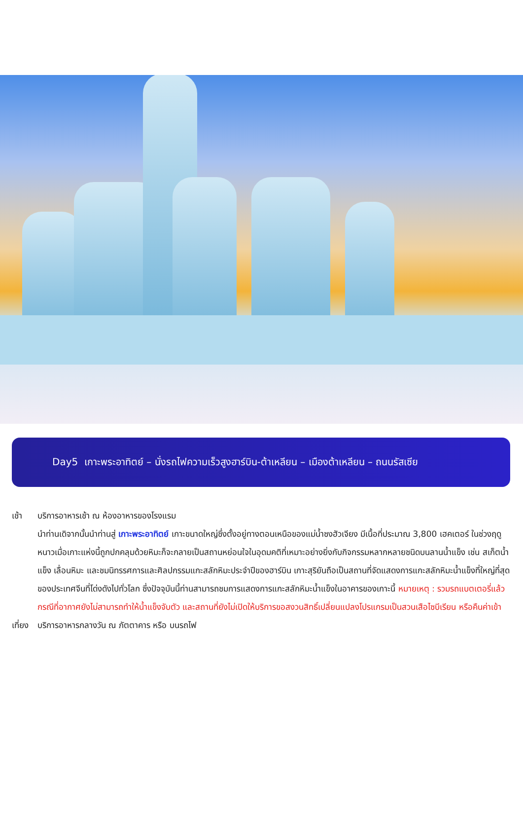Day5 เกาะพระอาทิตย์ – นั่งรถไฟความเร็วสูงฮาร์บิน-ต้าเหลียน – เมืองต้าเหลียน – ถนนรัสเซีย
เช้า บริการอาหารเช้า ณ ห้องอาหารของโรงแรม
นำท่านเดิจากนั้นนำท่านสู่ เกาะพระอาทิตย์ เกาะขนาดใหญ่ซึ่งตั้งอยู่ทางตอนเหนือของแม่น้ำซงฮัวเจียง มีเนื้อที่ประมาณ 3,800 เฮคเตอร์ ในช่วงฤดูหนาวเมื่อเกาะแห่งนี้ถูกปกคลุมด้วยหิมะก็จะกลายเป็นสถานหย่อนใจในอุดมคติที่เหมาะอย่างยิ่งกับกิจกรรมหลากหลายชนิดบนลานน้ำแข็ง เช่น สเก็ตน้ำแข็ง เลื่อนหิมะ และชมนิทรรศการและศิลปกรรมแกะสลักหิมะประจำปีของฮาร์บิน เกาะสุริยันถือเป็นสถานที่จัดแสดงการแกะสลักหิมะน้ำแข็งที่ใหญ่ที่สุดของประเทศจีนที่โด่งดังไปทั่วโลก ซึ่งปัจจุบันนี้ท่านสามารถชมการแสดงการแกะสลักหิมะน้ำแข็งในอาคารของเกาะนี้ หมายเหตุ : รวมรถแบตเตอรี่แล้ว กรณีที่อากาศยังไม่สามารถทำให้น้ำแข็งจับตัว และสถานที่ยังไม่เปิดให้บริการขอสงวนสิทธิ์เปลี่ยนแปลงโปรแกรมเป็นสวนเสือไซบีเรียน หรือคืนค่าเข้า
เที่ยง
บริการอาหารกลางวัน ณ ภัตตาคาร หรือ บนรถไฟ